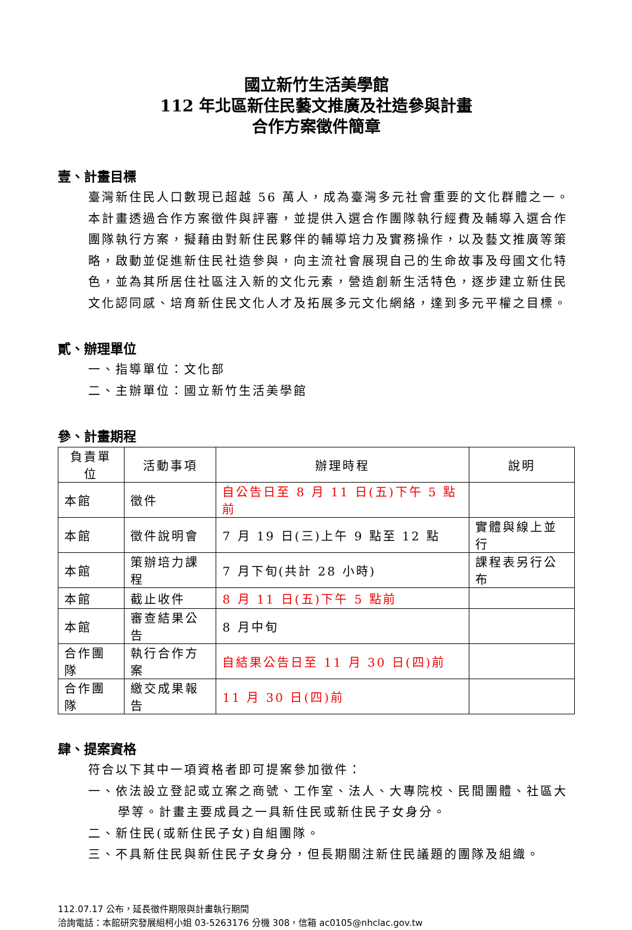國立新竹生活美學館
112 年北區新住民藝文推廣及社造參與計畫
合作方案徵件簡章
壹、計畫目標
臺灣新住民人口數現已超越 56 萬人，成為臺灣多元社會重要的文化群體之一。本計畫透過合作方案徵件與評審，並提供入選合作團隊執行經費及輔導入選合作團隊執行方案，擬藉由對新住民夥伴的輔導培力及實務操作，以及藝文推廣等策略，啟動並促進新住民社造參與，向主流社會展現自己的生命故事及母國文化特色，並為其所居住社區注入新的文化元素，營造創新生活特色，逐步建立新住民文化認同感、培育新住民文化人才及拓展多元文化網絡，達到多元平權之目標。
貳、辦理單位
一、指導單位：文化部
二、主辦單位：國立新竹生活美學館
參、計畫期程
| 負責單位 | 活動事項 | 辦理時程 | 說明 |
| --- | --- | --- | --- |
| 本館 | 徵件 | 自公告日至 8 月 11 日(五)下午 5 點前 | |
| 本館 | 徵件說明會 | 7 月 19 日(三)上午 9 點至 12 點 | 實體與線上並行 |
| 本館 | 策辦培力課程 | 7 月下旬(共計 28 小時) | 課程表另行公布 |
| 本館 | 截止收件 | 8 月 11 日(五)下午 5 點前 | |
| 本館 | 審查結果公告 | 8 月中旬 | |
| 合作團隊 | 執行合作方案 | 自結果公告日至 11 月 30 日(四)前 | |
| 合作團隊 | 繳交成果報告 | 11 月 30 日(四)前 | |
肆、提案資格
符合以下其中一項資格者即可提案參加徵件：
一、依法設立登記或立案之商號、工作室、法人、大專院校、民間團體、社區大學等。計畫主要成員之一具新住民或新住民子女身分。
二、新住民(或新住民子女)自組團隊。
三、不具新住民與新住民子女身分，但長期關注新住民議題的團隊及組織。
112.07.17 公布，延長徵件期限與計畫執行期間
洽詢電話：本館研究發展組柯小姐 03-5263176 分機 308，信箱 ac0105@nhclac.gov.tw